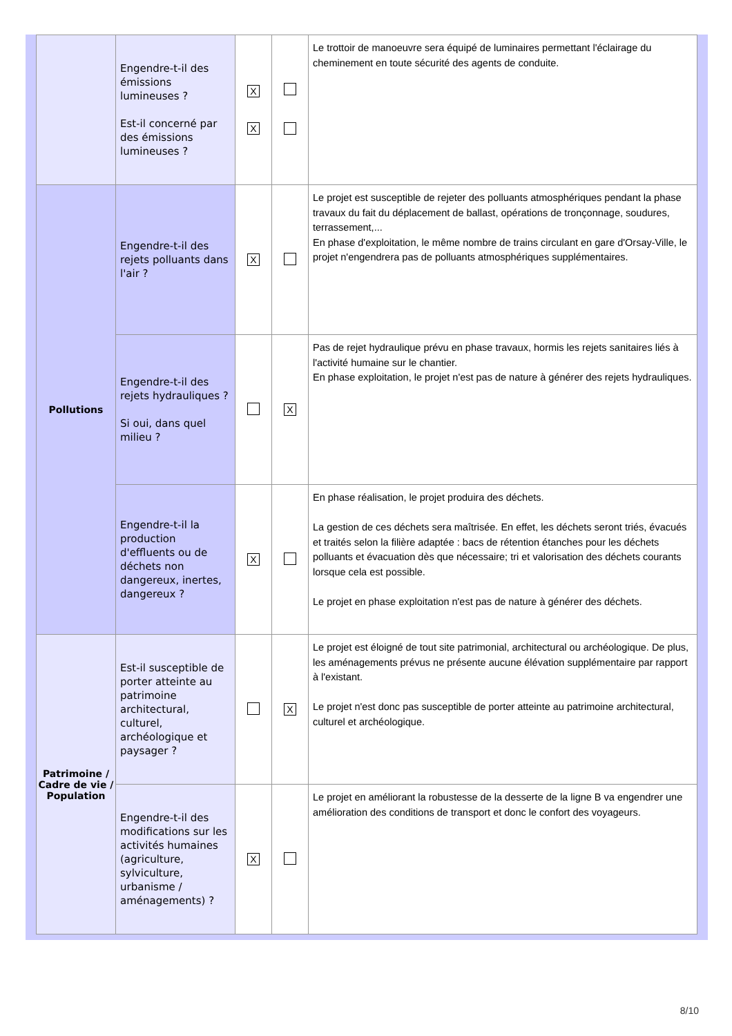| | Engendre-t-il des émissions lumineuses ? Est-il concerné par des émissions lumineuses ? | X X | | Le trottoir de manoeuvre sera équipé de luminaires permettant l'éclairage du cheminement en toute sécurité des agents de conduite. |
| Pollutions | Engendre-t-il des rejets polluants dans l'air ? | X | | Le projet est susceptible de rejeter des polluants atmosphériques pendant la phase travaux du fait du déplacement de ballast, opérations de tronçonnage, soudures, terrassement,... En phase d'exploitation, le même nombre de trains circulant en gare d'Orsay-Ville, le projet n'engendrera pas de polluants atmosphériques supplémentaires. |
| | Engendre-t-il des rejets hydrauliques ? Si oui, dans quel milieu ? | | X | Pas de rejet hydraulique prévu en phase travaux, hormis les rejets sanitaires liés à l'activité humaine sur le chantier. En phase exploitation, le projet n'est pas de nature à générer des rejets hydrauliques. |
| | Engendre-t-il la production d'effluents ou de déchets non dangereux, inertes, dangereux ? | X | | En phase réalisation, le projet produira des déchets. La gestion de ces déchets sera maîtrisée. En effet, les déchets seront triés, évacués et traités selon la filière adaptée : bacs de rétention étanches pour les déchets polluants et évacuation dès que nécessaire; tri et valorisation des déchets courants lorsque cela est possible. Le projet en phase exploitation n'est pas de nature à générer des déchets. |
| Patrimoine / Cadre de vie / Population | Est-il susceptible de porter atteinte au patrimoine architectural, culturel, archéologique et paysager ? | | X | Le projet est éloigné de tout site patrimonial, architectural ou archéologique. De plus, les aménagements prévus ne présente aucune élévation supplémentaire par rapport à l'existant. Le projet n'est donc pas susceptible de porter atteinte au patrimoine architectural, culturel et archéologique. |
| | Engendre-t-il des modifications sur les activités humaines (agriculture, sylviculture, urbanisme / aménagements) ? | X | | Le projet en améliorant la robustesse de la desserte de la ligne B va engendrer une amélioration des conditions de transport et donc le confort des voyageurs. |
8/10